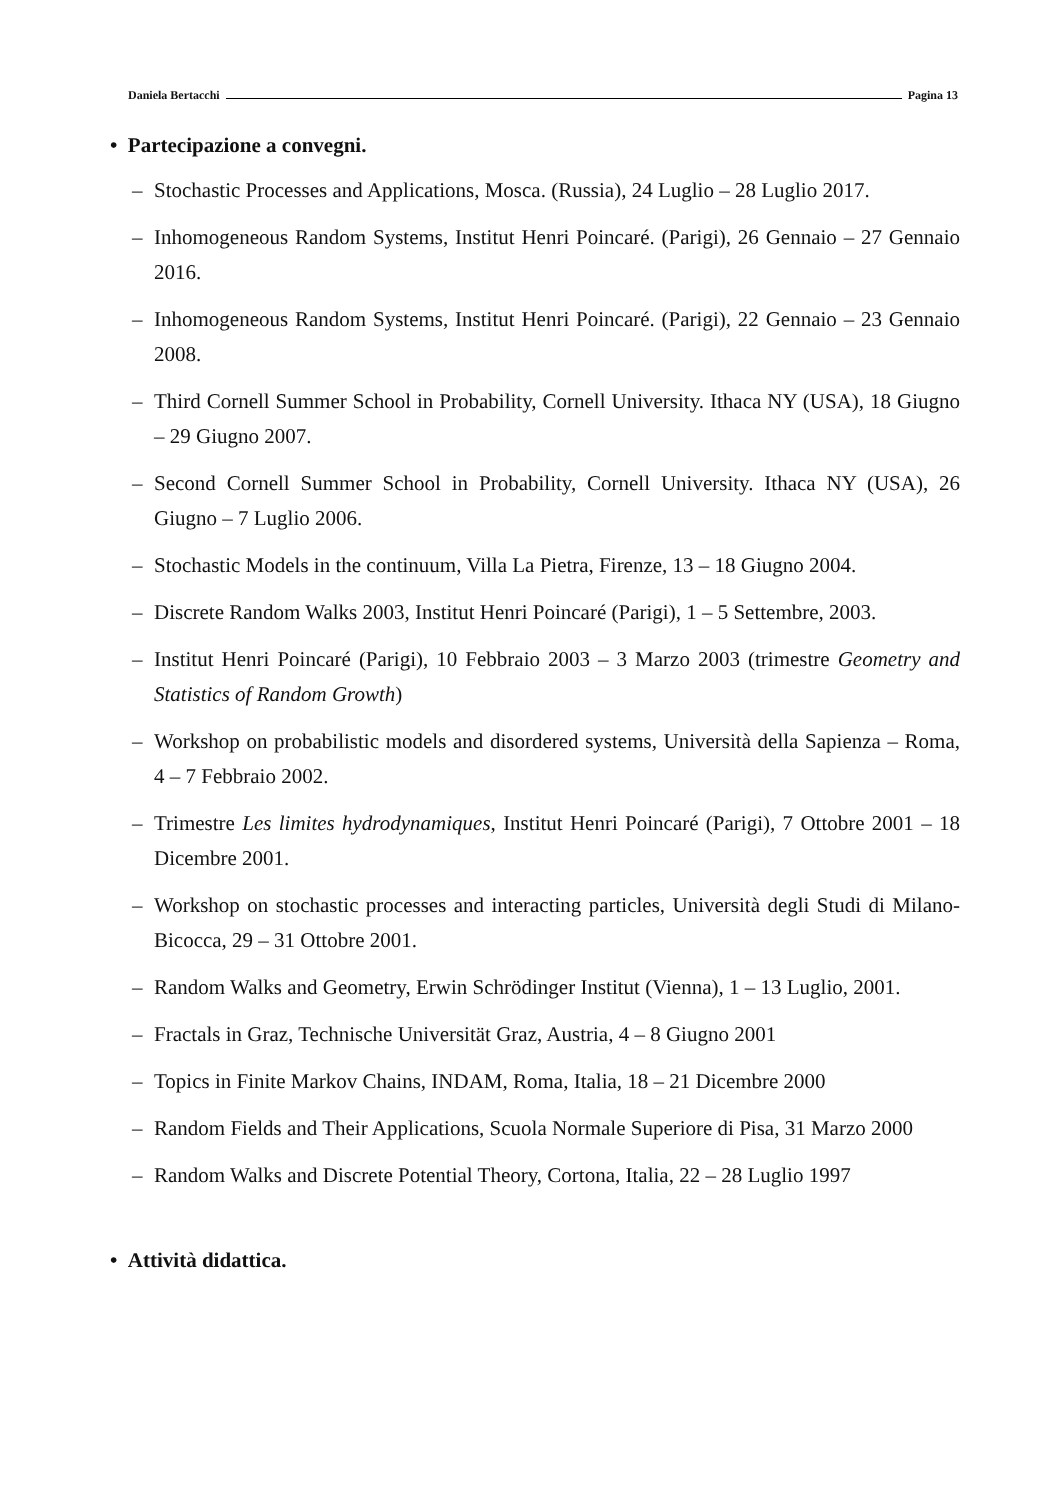Daniela Bertacchi Pagina 13
• Partecipazione a convegni.
– Stochastic Processes and Applications, Mosca. (Russia), 24 Luglio – 28 Luglio 2017.
– Inhomogeneous Random Systems, Institut Henri Poincaré. (Parigi), 26 Gennaio – 27 Gennaio 2016.
– Inhomogeneous Random Systems, Institut Henri Poincaré. (Parigi), 22 Gennaio – 23 Gennaio 2008.
– Third Cornell Summer School in Probability, Cornell University. Ithaca NY (USA), 18 Giugno – 29 Giugno 2007.
– Second Cornell Summer School in Probability, Cornell University. Ithaca NY (USA), 26 Giugno – 7 Luglio 2006.
– Stochastic Models in the continuum, Villa La Pietra, Firenze, 13 – 18 Giugno 2004.
– Discrete Random Walks 2003, Institut Henri Poincaré (Parigi), 1 – 5 Settembre, 2003.
– Institut Henri Poincaré (Parigi), 10 Febbraio 2003 – 3 Marzo 2003 (trimestre Geometry and Statistics of Random Growth)
– Workshop on probabilistic models and disordered systems, Università della Sapienza – Roma, 4 – 7 Febbraio 2002.
– Trimestre Les limites hydrodynamiques, Institut Henri Poincaré (Parigi), 7 Ottobre 2001 – 18 Dicembre 2001.
– Workshop on stochastic processes and interacting particles, Università degli Studi di Milano-Bicocca, 29 – 31 Ottobre 2001.
– Random Walks and Geometry, Erwin Schrödinger Institut (Vienna), 1 – 13 Luglio, 2001.
– Fractals in Graz, Technische Universität Graz, Austria, 4 – 8 Giugno 2001
– Topics in Finite Markov Chains, INDAM, Roma, Italia, 18 – 21 Dicembre 2000
– Random Fields and Their Applications, Scuola Normale Superiore di Pisa, 31 Marzo 2000
– Random Walks and Discrete Potential Theory, Cortona, Italia, 22 – 28 Luglio 1997
• Attività didattica.